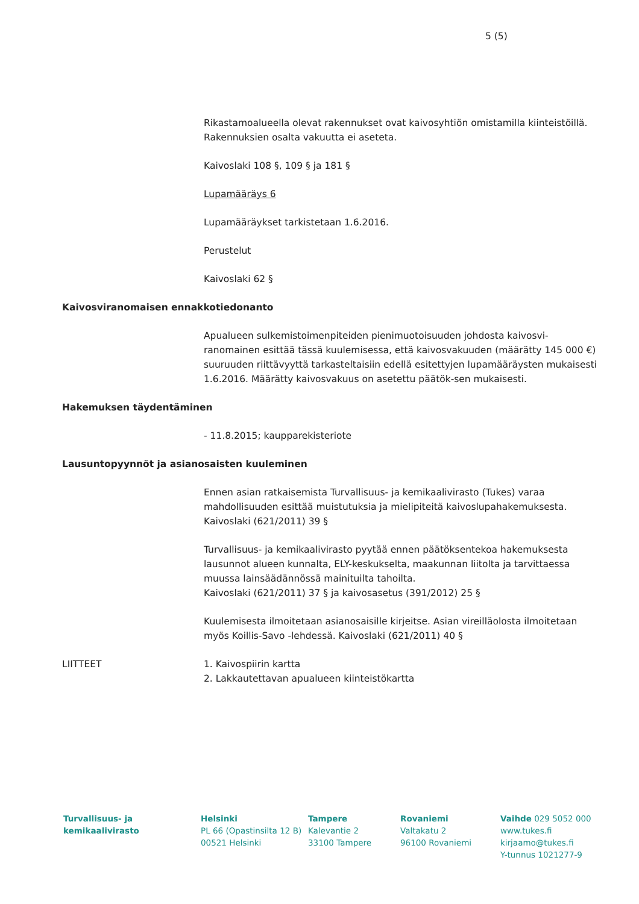5 (5)
Rikastamoalueella olevat rakennukset ovat kaivosyhtiön omistamilla kiinteistöillä. Rakennuksien osalta vakuutta ei aseteta.
Kaivoslaki 108 §, 109 § ja 181 §
Lupamääräys 6
Lupamääräykset tarkistetaan 1.6.2016.
Perustelut
Kaivoslaki 62 §
Kaivosviranomaisen ennakkotiedonanto
Apualueen sulkemistoimenpiteiden pienimuotoisuuden johdosta kaivosvi-ranomainen esittää tässä kuulemisessa, että kaivosvakuuden (määrätty 145 000 €) suuruuden riittävyyttä tarkasteltaisiin edellä esitettyjen lupamääräysten mukaisesti 1.6.2016. Määrätty kaivosvakuus on asetettu päätök-sen mukaisesti.
Hakemuksen täydentäminen
- 11.8.2015; kaupparekisteriote
Lausuntopyynnöt ja asianosaisten kuuleminen
Ennen asian ratkaisemista Turvallisuus- ja kemikaalivirasto (Tukes) varaa mahdollisuuden esittää muistutuksia ja mielipiteitä kaivoslupahakemuksesta. Kaivoslaki (621/2011) 39 §
Turvallisuus- ja kemikaalivirasto pyytää ennen päätöksentekoa hakemuksesta lausunnot alueen kunnalta, ELY-keskukselta, maakunnan liitolta ja tarvittaessa muussa lainsäädännössä mainituilta tahoilta.
Kaivoslaki (621/2011) 37 § ja kaivosasetus (391/2012) 25 §
Kuulemisesta ilmoitetaan asianosaisille kirjeitse. Asian vireilläolosta ilmoitetaan myös Koillis-Savo -lehdessä. Kaivoslaki (621/2011) 40 §
LIITTEET 1. Kaivospiirin kartta
2. Lakkautettavan apualueen kiinteistökartta
Turvallisuus- ja
kemikaalivirasto
Helsinki
PL 66 (Opastinsilta 12 B)
00521 Helsinki
Tampere
Kalevantie 2
33100 Tampere
Rovaniemi
Valtakatu 2
96100 Rovaniemi
Vaihde 029 5052 000
www.tukes.fi
kirjaamo@tukes.fi
Y-tunnus 1021277-9